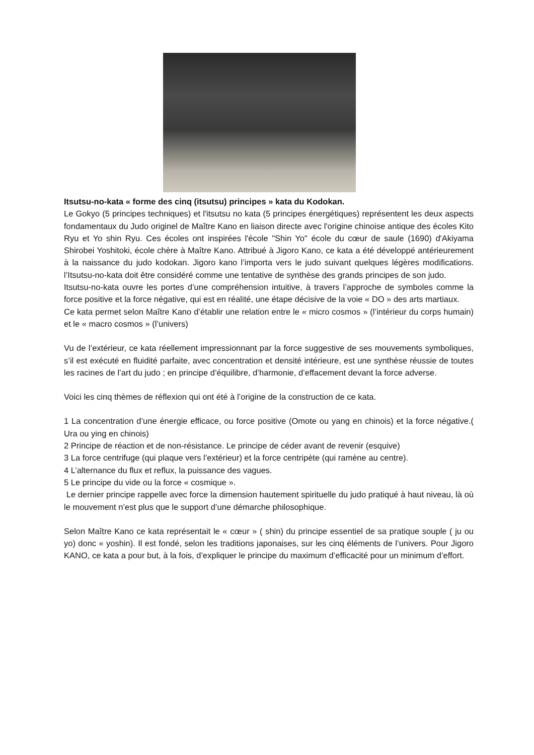Itsutsu-no-kata « forme des cinq (itsutsu) principes » kata du Kodokan.
Le Gokyo (5 principes techniques) et l'itsutsu no kata (5 principes énergétiques) représentent les deux aspects fondamentaux du Judo originel de Maître Kano en liaison directe avec l'origine chinoise antique des écoles Kito Ryu et Yo shin Ryu. Ces écoles ont inspirées l'école "Shin Yo" école du cœur de saule (1690) d'Akiyama Shirobei Yoshitoki, école chère à Maître Kano. Attribué à Jigoro Kano, ce kata a été développé antérieurement à la naissance du judo kodokan. Jigoro kano l’importa vers le judo suivant quelques légères modifications. l’Itsutsu-no-kata doit être considéré comme une tentative de synthèse des grands principes de son judo.
Itsutsu-no-kata ouvre les portes d’une compréhension intuitive, à travers l’approche de symboles comme la force positive et la force négative, qui est en réalité, une étape décisive de la voie « DO » des arts martiaux.
Ce kata permet selon Maître Kano d’établir une relation entre le « micro cosmos » (l’intérieur du corps humain) et le « macro cosmos » (l’univers)
Vu de l’extérieur, ce kata réellement impressionnant par la force suggestive de ses mouvements symboliques, s’il est exécuté en fluidité parfaite, avec concentration et densité intérieure, est une synthèse réussie de toutes les racines de l’art du judo ; en principe d’équilibre, d’harmonie, d’effacement devant la force adverse.
Voici les cinq thèmes de réflexion qui ont été à l’origine de la construction de ce kata.
1 La concentration d’une énergie efficace, ou force positive (Omote ou yang en chinois) et la force négative.( Ura ou ying en chinois)
2 Principe de réaction et de non-résistance. Le principe de céder avant de revenir (esquive)
3 La force centrifuge (qui plaque vers l’extérieur) et la force centripète (qui ramène au centre).
4 L’alternance du flux et reflux, la puissance des vagues.
5 Le principe du vide ou la force « cosmique ».
Le dernier principe rappelle avec force la dimension hautement spirituelle du judo pratiqué à haut niveau, là où le mouvement n’est plus que le support d’une démarche philosophique.
Selon Maître Kano ce kata représentait le « cœur » ( shin) du principe essentiel de sa pratique souple ( ju ou yo) donc « yoshin). Il est fondé, selon les traditions japonaises, sur les cinq éléments de l’univers. Pour Jigoro KANO, ce kata a pour but, à la fois, d’expliquer le principe du maximum d’efficacité pour un minimum d’effort.